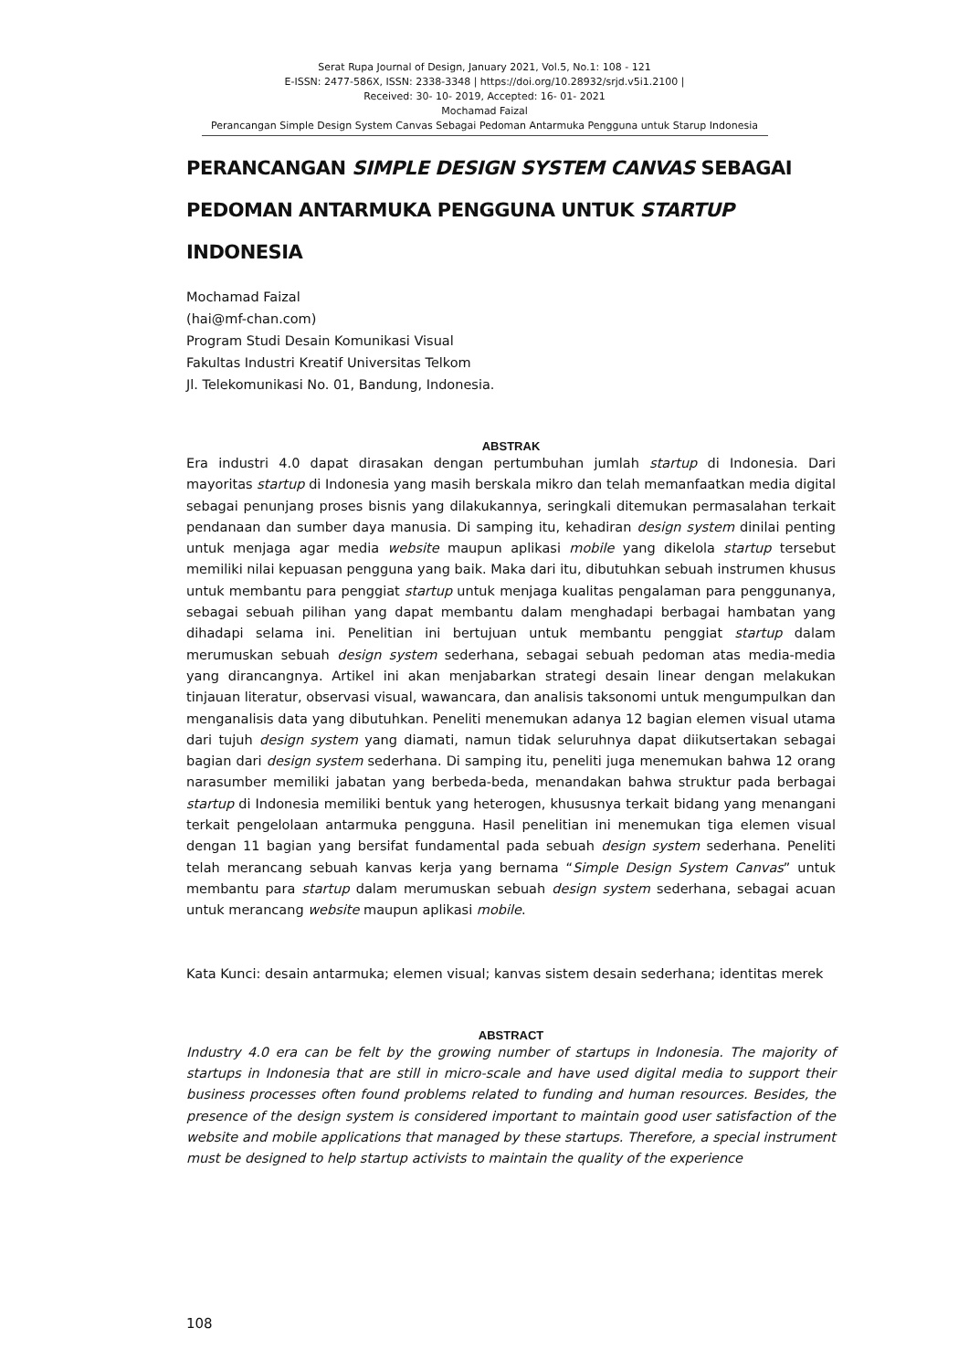Serat Rupa Journal of Design, January 2021, Vol.5, No.1: 108 - 121
E-ISSN: 2477-586X, ISSN: 2338-3348 | https://doi.org/10.28932/srjd.v5i1.2100 |
Received: 30- 10- 2019, Accepted: 16- 01- 2021
Mochamad Faizal
Perancangan Simple Design System Canvas Sebagai Pedoman Antarmuka Pengguna untuk Starup Indonesia
PERANCANGAN SIMPLE DESIGN SYSTEM CANVAS SEBAGAI PEDOMAN ANTARMUKA PENGGUNA UNTUK STARTUP INDONESIA
Mochamad Faizal
(hai@mf-chan.com)
Program Studi Desain Komunikasi Visual
Fakultas Industri Kreatif Universitas Telkom
Jl. Telekomunikasi No. 01, Bandung, Indonesia.
ABSTRAK
Era industri 4.0 dapat dirasakan dengan pertumbuhan jumlah startup di Indonesia. Dari mayoritas startup di Indonesia yang masih berskala mikro dan telah memanfaatkan media digital sebagai penunjang proses bisnis yang dilakukannya, seringkali ditemukan permasalahan terkait pendanaan dan sumber daya manusia. Di samping itu, kehadiran design system dinilai penting untuk menjaga agar media website maupun aplikasi mobile yang dikelola startup tersebut memiliki nilai kepuasan pengguna yang baik. Maka dari itu, dibutuhkan sebuah instrumen khusus untuk membantu para penggiat startup untuk menjaga kualitas pengalaman para penggunanya, sebagai sebuah pilihan yang dapat membantu dalam menghadapi berbagai hambatan yang dihadapi selama ini. Penelitian ini bertujuan untuk membantu penggiat startup dalam merumuskan sebuah design system sederhana, sebagai sebuah pedoman atas media-media yang dirancangnya. Artikel ini akan menjabarkan strategi desain linear dengan melakukan tinjauan literatur, observasi visual, wawancara, dan analisis taksonomi untuk mengumpulkan dan menganalisis data yang dibutuhkan. Peneliti menemukan adanya 12 bagian elemen visual utama dari tujuh design system yang diamati, namun tidak seluruhnya dapat diikutsertakan sebagai bagian dari design system sederhana. Di samping itu, peneliti juga menemukan bahwa 12 orang narasumber memiliki jabatan yang berbeda-beda, menandakan bahwa struktur pada berbagai startup di Indonesia memiliki bentuk yang heterogen, khususnya terkait bidang yang menangani terkait pengelolaan antarmuka pengguna. Hasil penelitian ini menemukan tiga elemen visual dengan 11 bagian yang bersifat fundamental pada sebuah design system sederhana. Peneliti telah merancang sebuah kanvas kerja yang bernama “Simple Design System Canvas” untuk membantu para startup dalam merumuskan sebuah design system sederhana, sebagai acuan untuk merancang website maupun aplikasi mobile.
Kata Kunci: desain antarmuka; elemen visual; kanvas sistem desain sederhana; identitas merek
ABSTRACT
Industry 4.0 era can be felt by the growing number of startups in Indonesia. The majority of startups in Indonesia that are still in micro-scale and have used digital media to support their business processes often found problems related to funding and human resources. Besides, the presence of the design system is considered important to maintain good user satisfaction of the website and mobile applications that managed by these startups. Therefore, a special instrument must be designed to help startup activists to maintain the quality of the experience
108